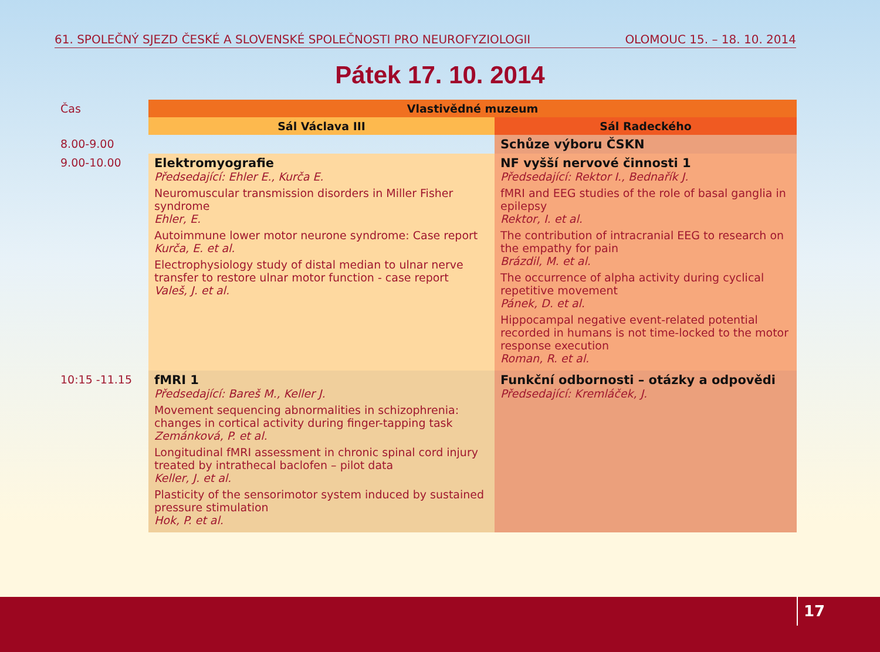61. SPOLEČNÝ SJEZD ČESKÉ A SLOVENSKÉ SPOLEČNOSTI PRO NEUROFYZIOLOGII OLOMOUC 15. – 18. 10. 2014
Pátek 17. 10. 2014
| Čas | Vlastivědné muzeum | |
| | Sál Václava III | Sál Radeckého |
| 8.00-9.00 | | Schůze výboru ČSKN |
| 9.00-10.00 | Elektromyografie Předsedající: Ehler E., Kurča E. Neuromuscular transmission disorders in Miller Fisher syndrome Ehler, E. Autoimmune lower motor neurone syndrome: Case report Kurča, E. et al. Electrophysiology study of distal median to ulnar nerve transfer to restore ulnar motor function - case report Valeš, J. et al. | NF vyšší nervové činnosti 1 Předsedající: Rektor I., Bednařík J. fMRI and EEG studies of the role of basal ganglia in epilepsy Rektor, I. et al. The contribution of intracranial EEG to research on the empathy for pain Brázdil, M. et al. The occurrence of alpha activity during cyclical repetitive movement Pánek, D. et al. Hippocampal negative event-related potential recorded in humans is not time-locked to the motor response execution Roman, R. et al. |
| 10:15 -11.15 | fMRI 1 Předsedající: Bareš M., Keller J. Movement sequencing abnormalities in schizophrenia: changes in cortical activity during finger-tapping task Zemánková, P. et al. Longitudinal fMRI assessment in chronic spinal cord injury treated by intrathecal baclofen – pilot data Keller, J. et al. Plasticity of the sensorimotor system induced by sustained pressure stimulation Hok, P. et al. | Funkční odbornosti – otázky a odpovědi Předsedající: Kremláček, J. |
17